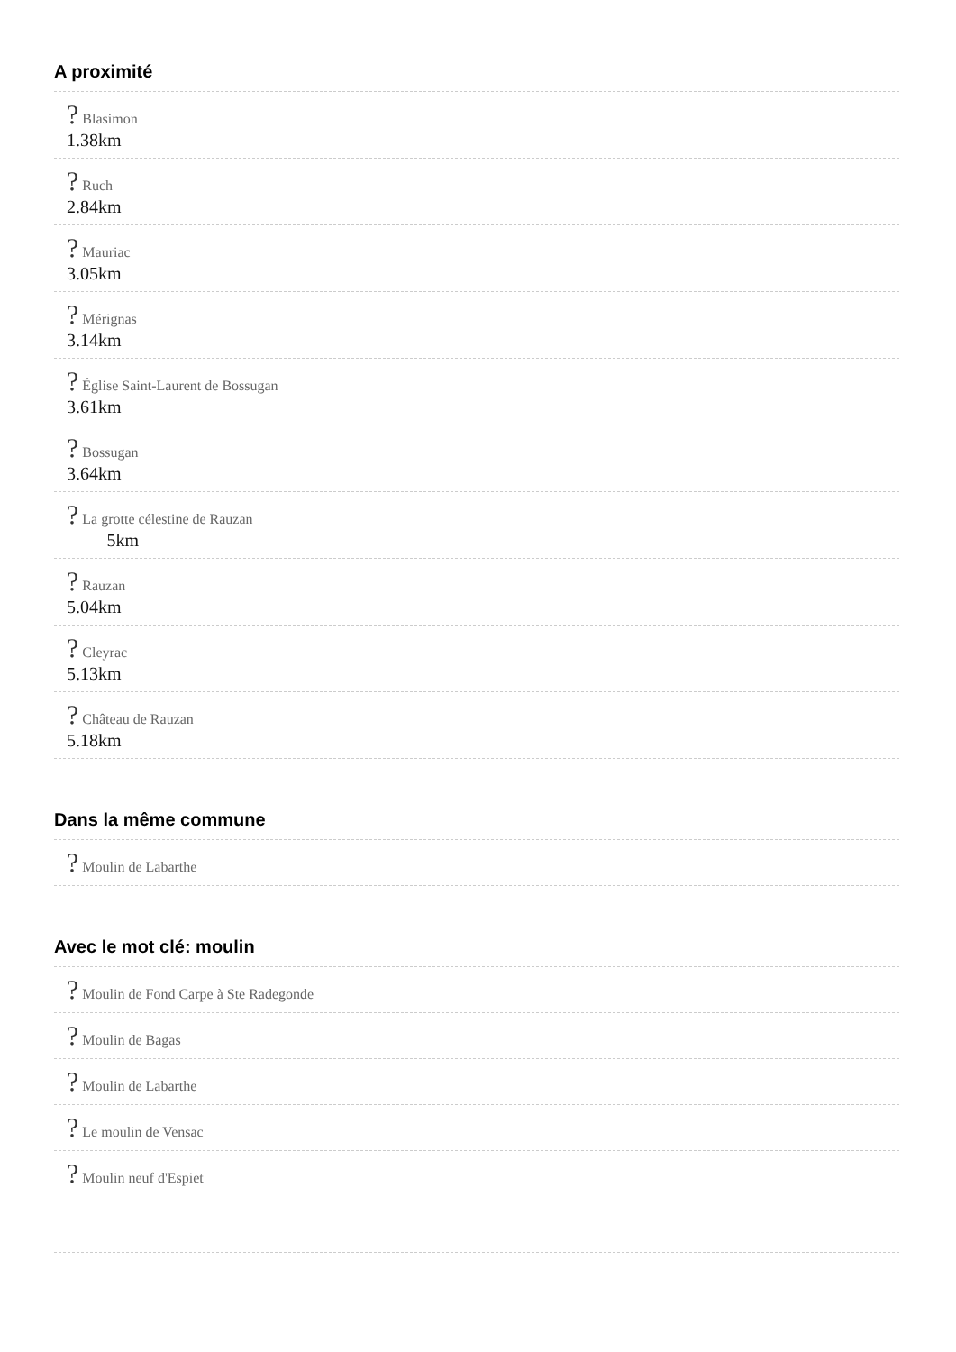A proximité
? Blasimon
1.38km
? Ruch
2.84km
? Mauriac
3.05km
? Mérignas
3.14km
? Église Saint-Laurent de Bossugan
3.61km
? Bossugan
3.64km
? La grotte célestine de Rauzan
5km
? Rauzan
5.04km
? Cleyrac
5.13km
? Château de Rauzan
5.18km
Dans la même commune
? Moulin de Labarthe
Avec le mot clé: moulin
? Moulin de Fond Carpe à Ste Radegonde
? Moulin de Bagas
? Moulin de Labarthe
? Le moulin de Vensac
? Moulin neuf d'Espiet